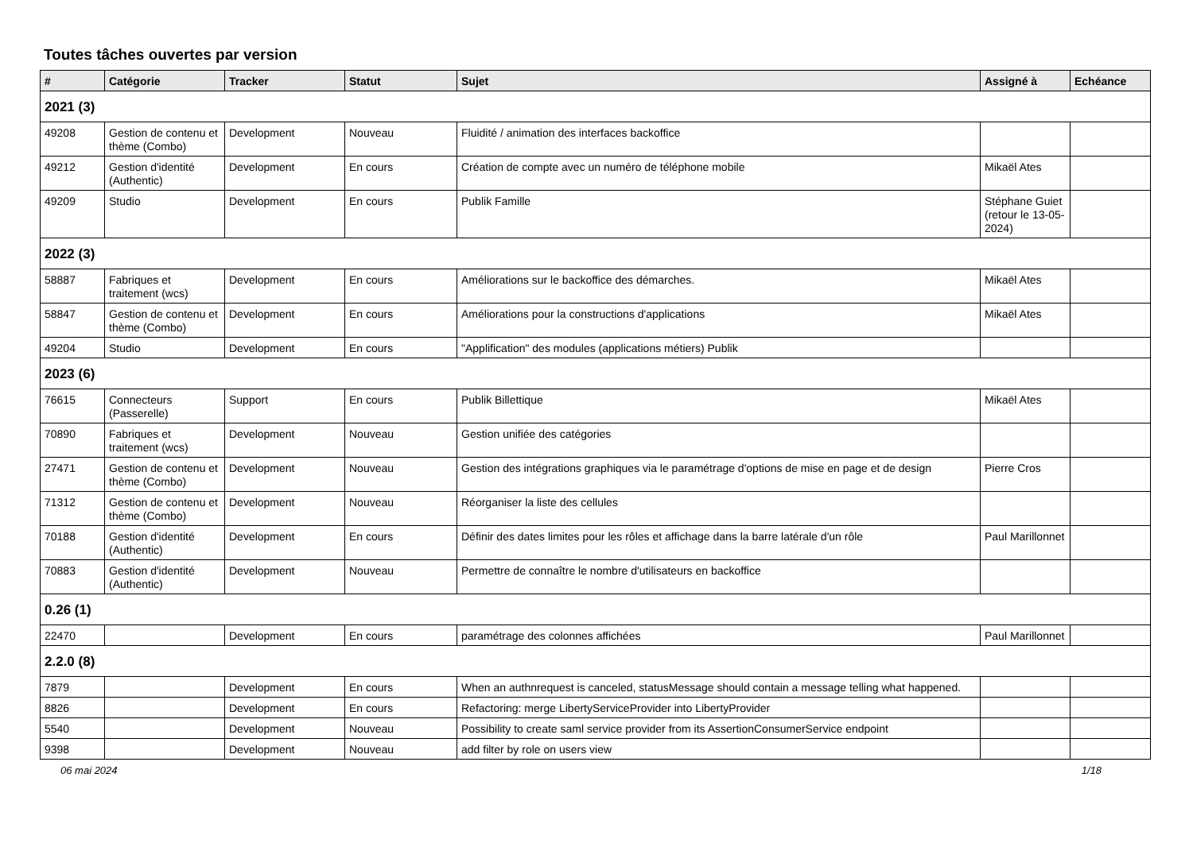Toutes tâches ouvertes par version
| # | Catégorie | Tracker | Statut | Sujet | Assigné à | Echéance |
| --- | --- | --- | --- | --- | --- | --- |
| 2021 (3) | | | | | | |
| 49208 | Gestion de contenu et thème (Combo) | Development | Nouveau | Fluidité / animation des interfaces backoffice | | |
| 49212 | Gestion d'identité (Authentic) | Development | En cours | Création de compte avec un numéro de téléphone mobile | Mikaël Ates | |
| 49209 | Studio | Development | En cours | Publik Famille | Stéphane Guiet (retour le 13-05-2024) | |
| 2022 (3) | | | | | | |
| 58887 | Fabriques et traitement (wcs) | Development | En cours | Améliorations sur le backoffice des démarches. | Mikaël Ates | |
| 58847 | Gestion de contenu et thème (Combo) | Development | En cours | Améliorations pour la constructions d'applications | Mikaël Ates | |
| 49204 | Studio | Development | En cours | "Applification" des modules (applications métiers) Publik | | |
| 2023 (6) | | | | | | |
| 76615 | Connecteurs (Passerelle) | Support | En cours | Publik Billettique | Mikaël Ates | |
| 70890 | Fabriques et traitement (wcs) | Development | Nouveau | Gestion unifiée des catégories | | |
| 27471 | Gestion de contenu et thème (Combo) | Development | Nouveau | Gestion des intégrations graphiques via le paramétrage d'options de mise en page et de design | Pierre Cros | |
| 71312 | Gestion de contenu et thème (Combo) | Development | Nouveau | Réorganiser la liste des cellules | | |
| 70188 | Gestion d'identité (Authentic) | Development | En cours | Définir des dates limites pour les rôles et affichage dans la barre latérale d'un rôle | Paul Marillonnet | |
| 70883 | Gestion d'identité (Authentic) | Development | Nouveau | Permettre de connaître le nombre d'utilisateurs en backoffice | | |
| 0.26 (1) | | | | | | |
| 22470 | | Development | En cours | paramétrage des colonnes affichées | Paul Marillonnet | |
| 2.2.0 (8) | | | | | | |
| 7879 | | Development | En cours | When an authnrequest is canceled, statusMessage should contain a message telling what happened. | | |
| 8826 | | Development | En cours | Refactoring: merge LibertyServiceProvider into LibertyProvider | | |
| 5540 | | Development | Nouveau | Possibility to create saml service provider from its AssertionConsumerService endpoint | | |
| 9398 | | Development | Nouveau | add filter by role on users view | | |
06 mai 2024 1/18